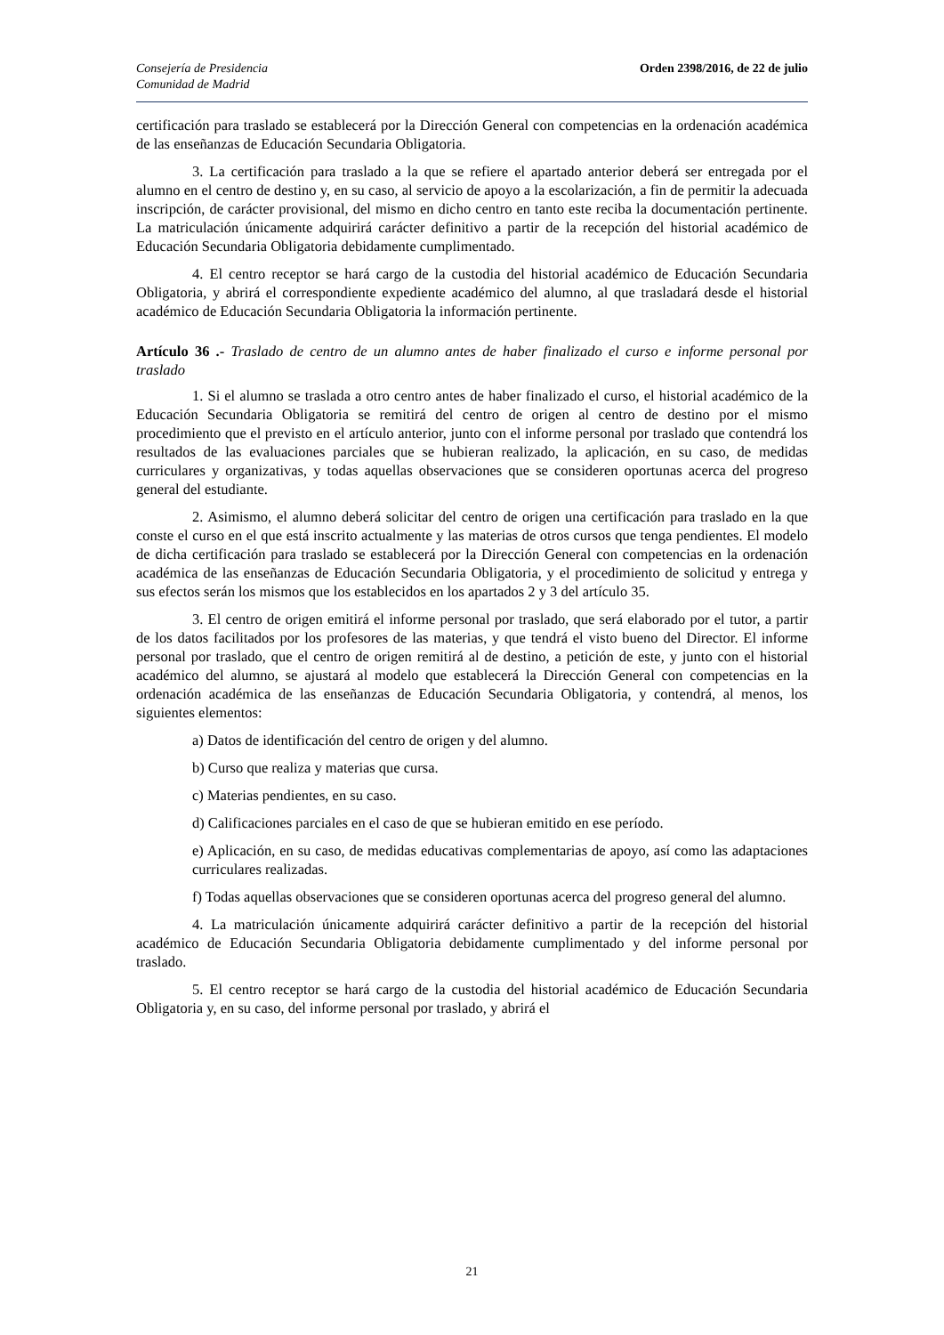Consejería de Presidencia
Comunidad de Madrid
Orden 2398/2016, de 22 de julio
certificación para traslado se establecerá por la Dirección General con competencias en la ordenación académica de las enseñanzas de Educación Secundaria Obligatoria.
3. La certificación para traslado a la que se refiere el apartado anterior deberá ser entregada por el alumno en el centro de destino y, en su caso, al servicio de apoyo a la escolarización, a fin de permitir la adecuada inscripción, de carácter provisional, del mismo en dicho centro en tanto este reciba la documentación pertinente. La matriculación únicamente adquirirá carácter definitivo a partir de la recepción del historial académico de Educación Secundaria Obligatoria debidamente cumplimentado.
4. El centro receptor se hará cargo de la custodia del historial académico de Educación Secundaria Obligatoria, y abrirá el correspondiente expediente académico del alumno, al que trasladará desde el historial académico de Educación Secundaria Obligatoria la información pertinente.
Artículo 36 .- Traslado de centro de un alumno antes de haber finalizado el curso e informe personal por traslado
1. Si el alumno se traslada a otro centro antes de haber finalizado el curso, el historial académico de la Educación Secundaria Obligatoria se remitirá del centro de origen al centro de destino por el mismo procedimiento que el previsto en el artículo anterior, junto con el informe personal por traslado que contendrá los resultados de las evaluaciones parciales que se hubieran realizado, la aplicación, en su caso, de medidas curriculares y organizativas, y todas aquellas observaciones que se consideren oportunas acerca del progreso general del estudiante.
2. Asimismo, el alumno deberá solicitar del centro de origen una certificación para traslado en la que conste el curso en el que está inscrito actualmente y las materias de otros cursos que tenga pendientes. El modelo de dicha certificación para traslado se establecerá por la Dirección General con competencias en la ordenación académica de las enseñanzas de Educación Secundaria Obligatoria, y el procedimiento de solicitud y entrega y sus efectos serán los mismos que los establecidos en los apartados 2 y 3 del artículo 35.
3. El centro de origen emitirá el informe personal por traslado, que será elaborado por el tutor, a partir de los datos facilitados por los profesores de las materias, y que tendrá el visto bueno del Director. El informe personal por traslado, que el centro de origen remitirá al de destino, a petición de este, y junto con el historial académico del alumno, se ajustará al modelo que establecerá la Dirección General con competencias en la ordenación académica de las enseñanzas de Educación Secundaria Obligatoria, y contendrá, al menos, los siguientes elementos:
a) Datos de identificación del centro de origen y del alumno.
b) Curso que realiza y materias que cursa.
c) Materias pendientes, en su caso.
d) Calificaciones parciales en el caso de que se hubieran emitido en ese período.
e) Aplicación, en su caso, de medidas educativas complementarias de apoyo, así como las adaptaciones curriculares realizadas.
f) Todas aquellas observaciones que se consideren oportunas acerca del progreso general del alumno.
4. La matriculación únicamente adquirirá carácter definitivo a partir de la recepción del historial académico de Educación Secundaria Obligatoria debidamente cumplimentado y del informe personal por traslado.
5. El centro receptor se hará cargo de la custodia del historial académico de Educación Secundaria Obligatoria y, en su caso, del informe personal por traslado, y abrirá el
21